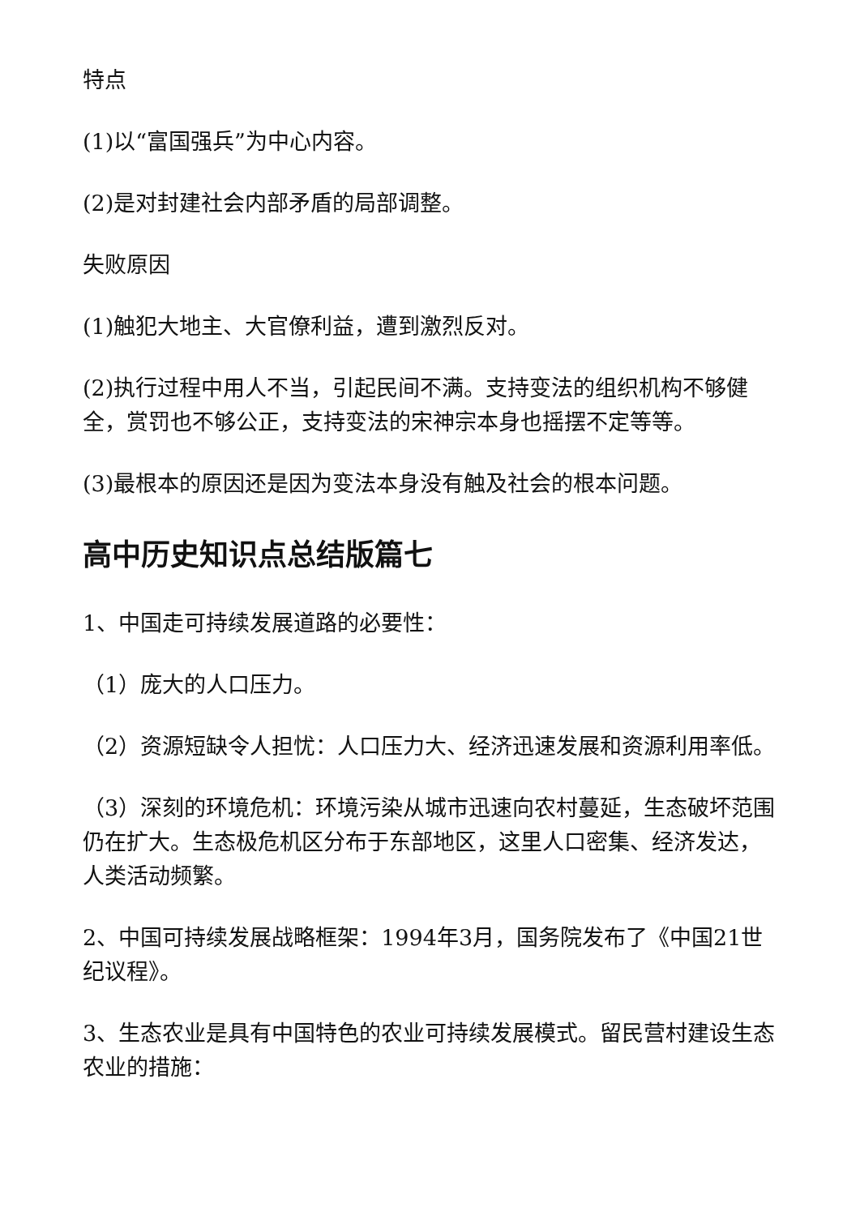特点
(1)以“富国强兵”为中心内容。
(2)是对封建社会内部矛盾的局部调整。
失败原因
(1)触犯大地主、大官僚利益，遭到激烈反对。
(2)执行过程中用人不当，引起民间不满。支持变法的组织机构不够健全，赏罚也不够公正，支持变法的宋神宗本身也摇摆不定等等。
(3)最根本的原因还是因为变法本身没有触及社会的根本问题。
高中历史知识点总结版篇七
1、中国走可持续发展道路的必要性：
（1）庞大的人口压力。
（2）资源短缺令人担忧：人口压力大、经济迅速发展和资源利用率低。
（3）深刻的环境危机：环境污染从城市迅速向农村蔓延，生态破坏范围仍在扩大。生态极危机区分布于东部地区，这里人口密集、经济发达，人类活动频繁。
2、中国可持续发展战略框架：1994年3月，国务院发布了《中国21世纪议程》。
3、生态农业是具有中国特色的农业可持续发展模式。留民营村建设生态农业的措施：